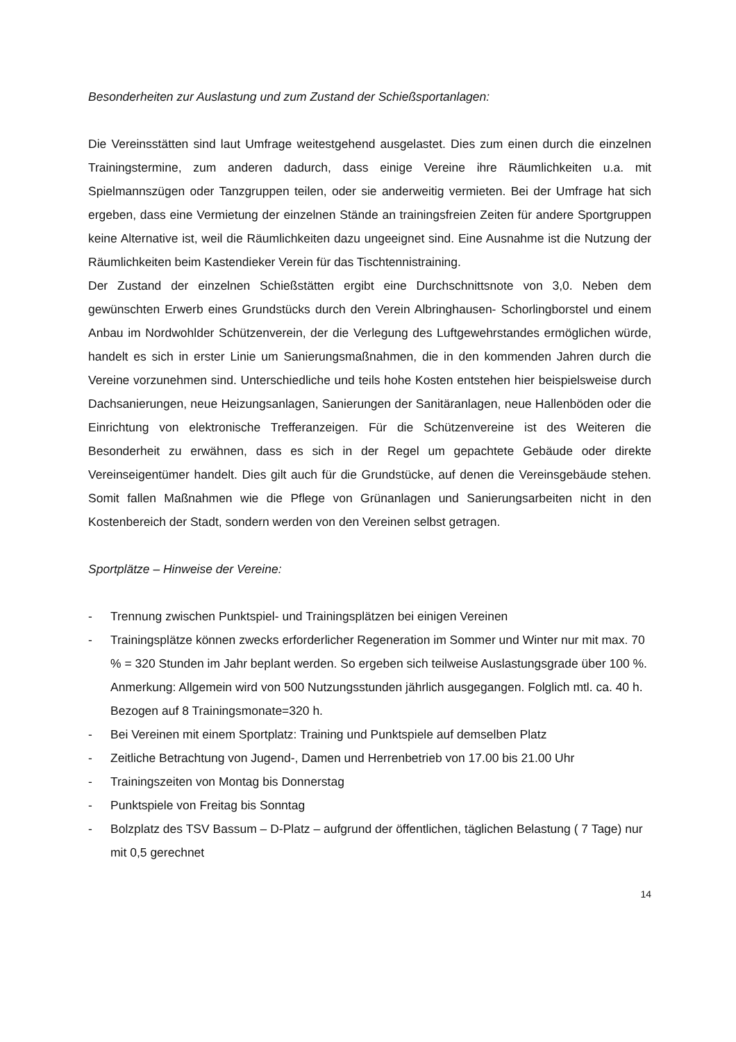Besonderheiten zur Auslastung und zum Zustand der Schießsportanlagen:
Die Vereinsstätten sind laut Umfrage weitestgehend ausgelastet. Dies zum einen durch die einzelnen Trainingstermine, zum anderen dadurch, dass einige Vereine ihre Räumlichkeiten u.a. mit Spielmannszügen oder Tanzgruppen teilen, oder sie anderweitig vermieten. Bei der Umfrage hat sich ergeben, dass eine Vermietung der einzelnen Stände an trainingsfreien Zeiten für andere Sportgruppen keine Alternative ist, weil die Räumlichkeiten dazu ungeeignet sind. Eine Ausnahme ist die Nutzung der Räumlichkeiten beim Kastendieker Verein für das Tischtennistraining.
Der Zustand der einzelnen Schießstätten ergibt eine Durchschnittsnote von 3,0. Neben dem gewünschten Erwerb eines Grundstücks durch den Verein Albringhausen- Schorlingborstel und einem Anbau im Nordwohlder Schützenverein, der die Verlegung des Luftgewehrstandes ermöglichen würde, handelt es sich in erster Linie um Sanierungsmaßnahmen, die in den kommenden Jahren durch die Vereine vorzunehmen sind. Unterschiedliche und teils hohe Kosten entstehen hier beispielsweise durch Dachsanierungen, neue Heizungsanlagen, Sanierungen der Sanitäranlagen, neue Hallenböden oder die Einrichtung von elektronische Trefferanzeigen. Für die Schützenvereine ist des Weiteren die Besonderheit zu erwähnen, dass es sich in der Regel um gepachtete Gebäude oder direkte Vereinseigentümer handelt. Dies gilt auch für die Grundstücke, auf denen die Vereinsgebäude stehen. Somit fallen Maßnahmen wie die Pflege von Grünanlagen und Sanierungsarbeiten nicht in den Kostenbereich der Stadt, sondern werden von den Vereinen selbst getragen.
Sportplätze – Hinweise der Vereine:
- Trennung zwischen Punktspiel- und Trainingsplätzen bei einigen Vereinen
- Trainingsplätze können zwecks erforderlicher Regeneration im Sommer und Winter nur mit max. 70 % = 320 Stunden im Jahr beplant werden. So ergeben sich teilweise Auslastungsgrade über 100 %.
Anmerkung: Allgemein wird von 500 Nutzungsstunden jährlich ausgegangen. Folglich mtl. ca. 40 h. Bezogen auf 8 Trainingsmonate=320 h.
- Bei Vereinen mit einem Sportplatz: Training und Punktspiele auf demselben Platz
- Zeitliche Betrachtung von Jugend-, Damen und Herrenbetrieb von 17.00 bis 21.00 Uhr
- Trainingszeiten von Montag bis Donnerstag
- Punktspiele von Freitag bis Sonntag
- Bolzplatz des TSV Bassum – D-Platz – aufgrund der öffentlichen, täglichen Belastung ( 7 Tage) nur mit 0,5 gerechnet
14